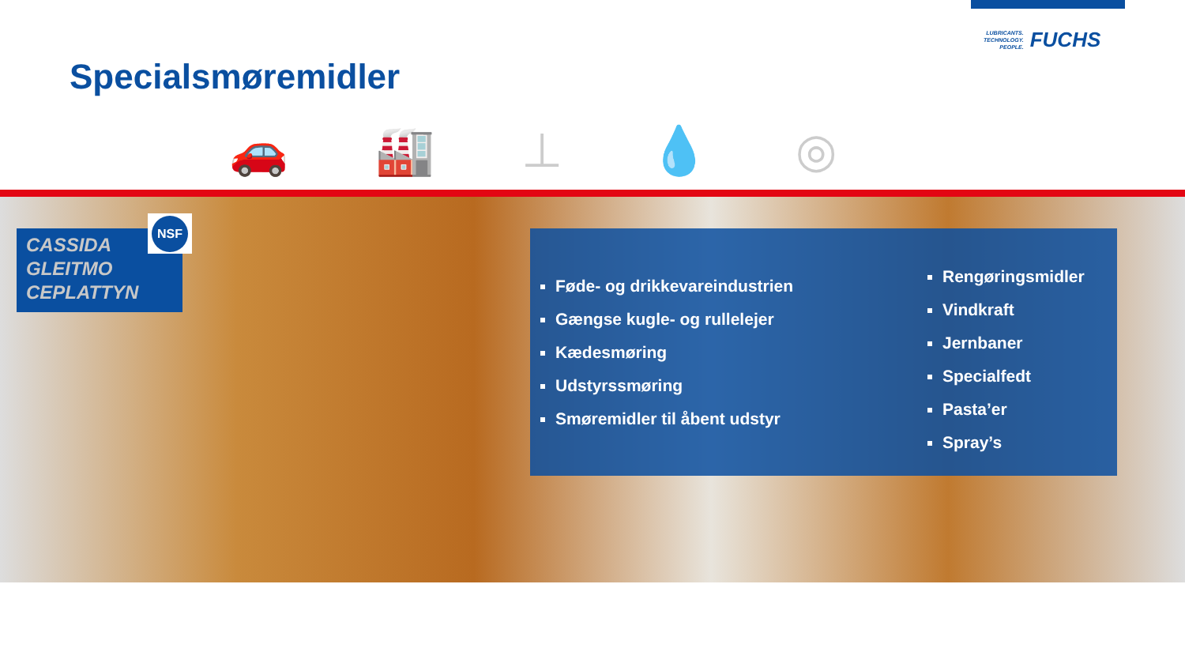LUBRICANTS.
TECHNOLOGY.
PEOPLE.
FUCHS
Specialsmøremidler
🚗 🏭 ⊥ 💧 ◎
CASSIDA
GLEITMO
CEPLATTYN
NSF
Føde- og drikkevareindustrien
Gængse kugle- og rullelejer
Kædesmøring
Udstyrssmøring
Smøremidler til åbent udstyr
Rengøringsmidler
Vindkraft
Jernbaner
Specialfedt
Pasta’er
Spray’s